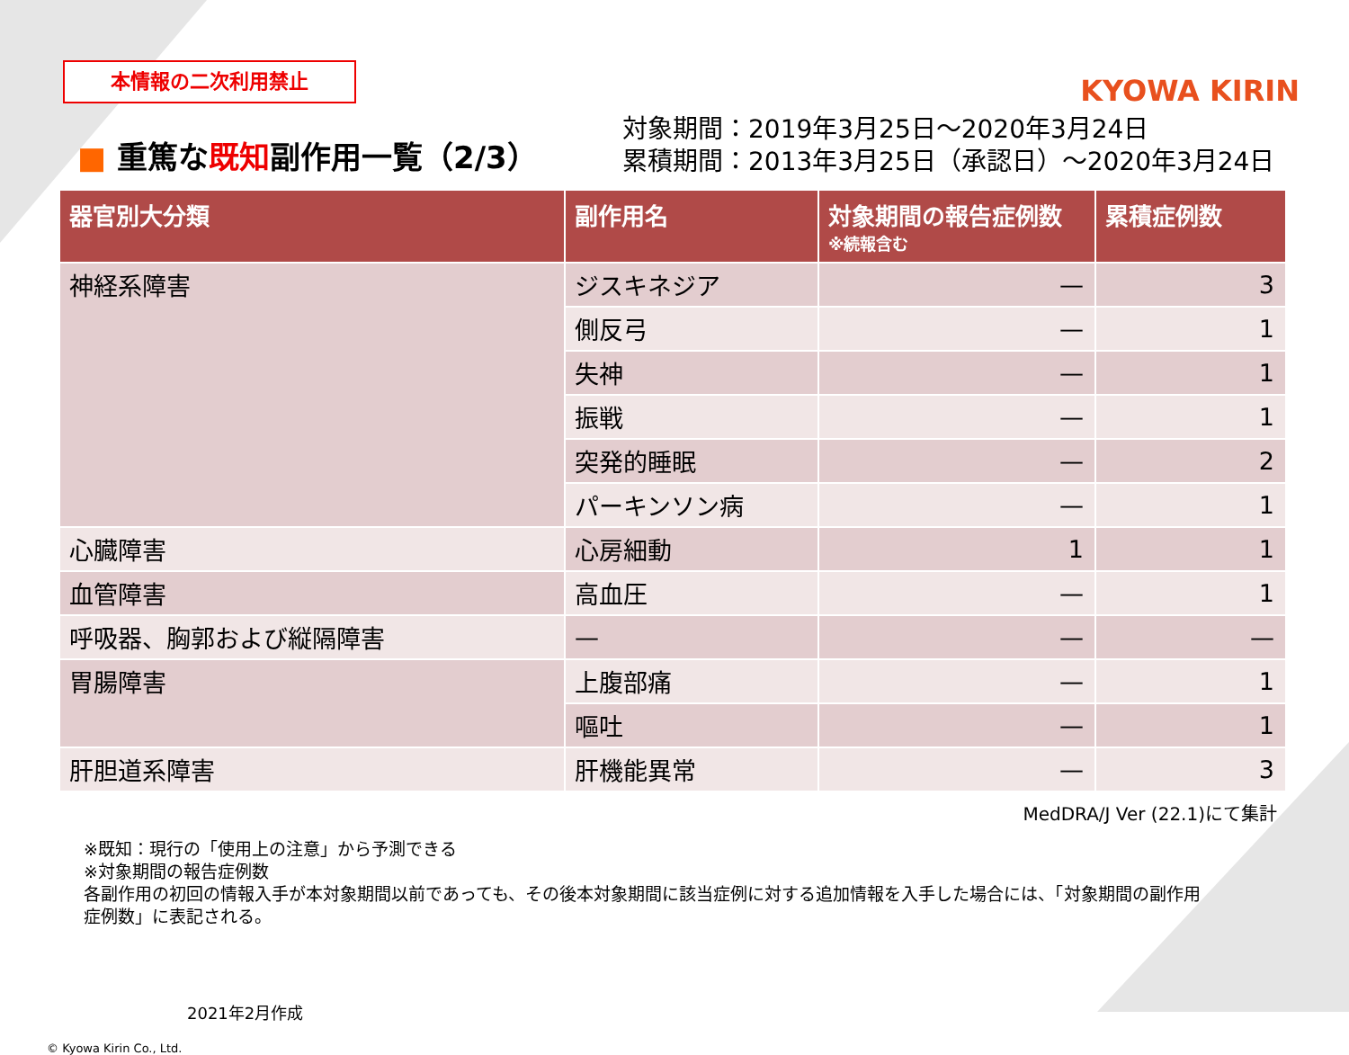本情報の二次利用禁止
KYOWA KIRIN
■ 重篤な既知副作用一覧（2/3）
対象期間：2019年3月25日～2020年3月24日
累積期間：2013年3月25日（承認日）～2020年3月24日
| 器官別大分類 | 副作用名 | 対象期間の報告症例数 ※続報含む | 累積症例数 |
| --- | --- | --- | --- |
| 神経系障害 | ジスキネジア | — | 3 |
| | 側反弓 | — | 1 |
| | 失神 | — | 1 |
| | 振戦 | — | 1 |
| | 突発的睡眠 | — | 2 |
| | パーキンソン病 | — | 1 |
| 心臓障害 | 心房細動 | 1 | 1 |
| 血管障害 | 高血圧 | — | 1 |
| 呼吸器、胸郭および縦隔障害 | — | — | — |
| 胃腸障害 | 上腹部痛 | — | 1 |
| | 嘔吐 | — | 1 |
| 肝胆道系障害 | 肝機能異常 | — | 3 |
MedDRA/J Ver (22.1)にて集計
※既知：現行の「使用上の注意」から予測できる
※対象期間の報告症例数
各副作用の初回の情報入手が本対象期間以前であっても、その後本対象期間に該当症例に対する追加情報を入手した場合には、「対象期間の副作用症例数」に表記される。
2021年2月作成
© Kyowa Kirin Co., Ltd.